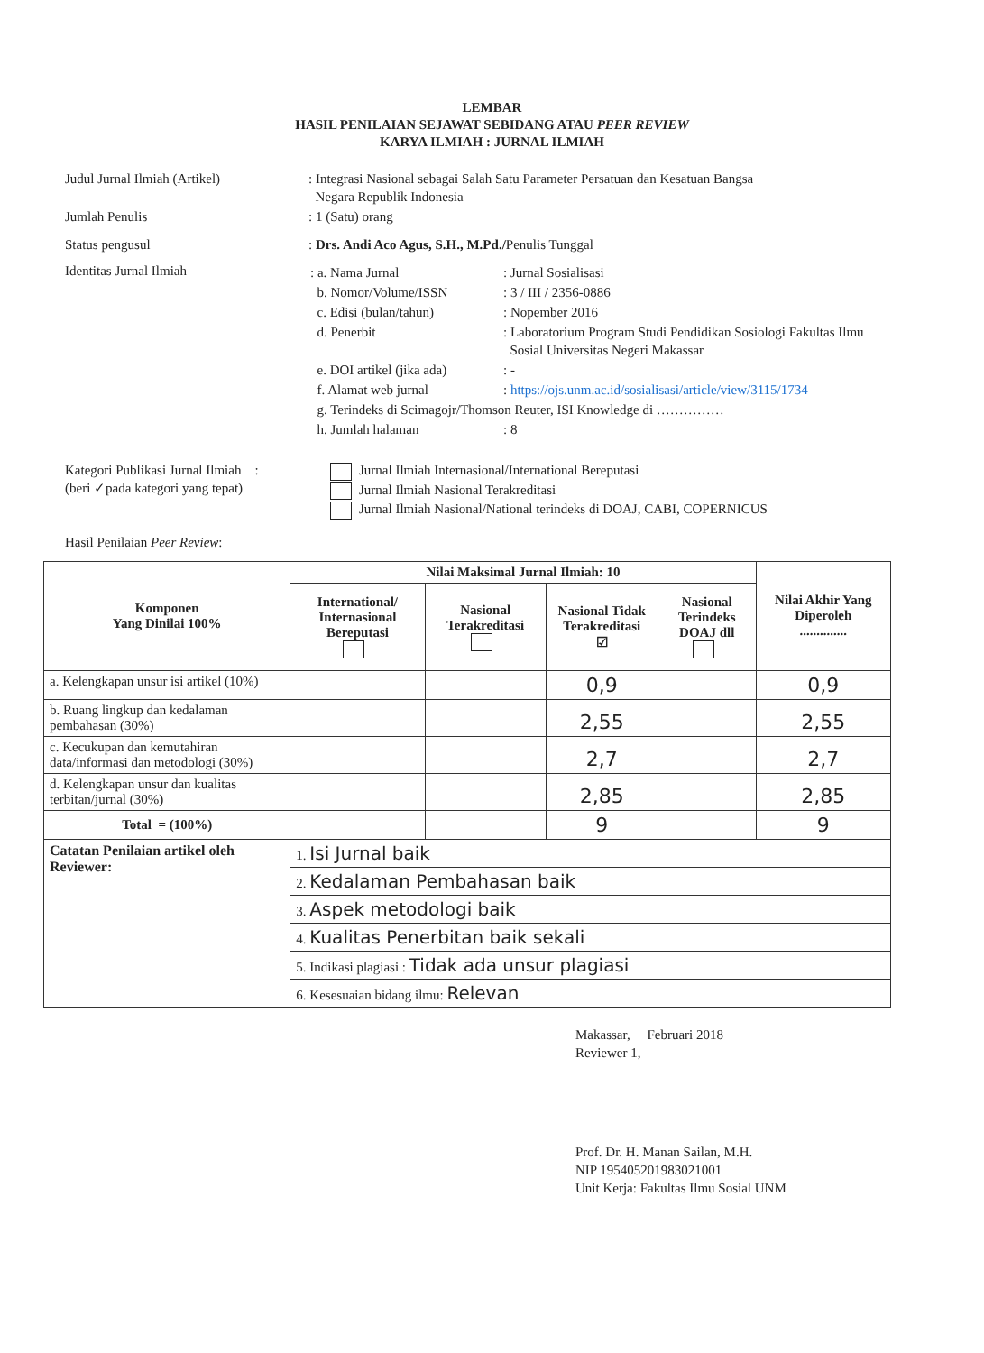LEMBAR
HASIL PENILAIAN SEJAWAT SEBIDANG ATAU PEER REVIEW
KARYA ILMIAH : JURNAL ILMIAH
| Judul Jurnal Ilmiah (Artikel) | : Integrasi Nasional sebagai Salah Satu Parameter Persatuan dan Kesatuan Bangsa Negara Republik Indonesia |
| Jumlah Penulis | : 1 (Satu) orang |
| Status pengusul | : Drs. Andi Aco Agus, S.H., M.Pd./ Penulis Tunggal |
| Identitas Jurnal Ilmiah | / : a. Nama Jurnal / : Jurnal Sosialisasi / / b. Nomor/Volume/ISSN / : 3 / III / 2356-0886 / / c. Edisi (bulan/tahun) / : Nopember 2016 / / d. Penerbit / : Laboratorium Program Studi Pendidikan Sosiologi Fakultas Ilmu Sosial Universitas Negeri Makassar / / e. DOI artikel (jika ada) / : - / / f. Alamat web jurnal / : https://ojs.unm.ac.id/sosialisasi/article/view/3115/1734 / / g. Terindeks di Scimagojr/Thomson Reuter, ISI Knowledge di …………… / / / h. Jumlah halaman / : 8 / |
| Kategori Publikasi Jurnal Ilmiah : (beri ✓pada kategori yang tepat) | Jurnal Ilmiah Internasional/International Bereputasi Jurnal Ilmiah Nasional Terakreditasi Jurnal Ilmiah Nasional/National terindeks di DOAJ, CABI, COPERNICUS |
| Hasil Penilaian Peer Review : | |
| Komponen Yang Dinilai 100% | Nilai Maksimal Jurnal Ilmiah: 10 | | | | Nilai Akhir Yang Diperoleh .............. |
| --- | --- | --- | --- | --- | --- |
| | International/ Internasional Bereputasi | Nasional Terakreditasi | Nasional Tidak Terakreditasi ☑ | Nasional Terindeks DOAJ dll | |
| a. Kelengkapan unsur isi artikel (10%) | | | 0,9 | | 0,9 |
| b. Ruang lingkup dan kedalaman pembahasan (30%) | | | 2,55 | | 2,55 |
| c. Kecukupan dan kemutahiran data/informasi dan metodologi (30%) | | | 2,7 | | 2,7 |
| d. Kelengkapan unsur dan kualitas terbitan/jurnal (30%) | | | 2,85 | | 2,85 |
| Total = (100%) | | | 9 | | 9 |
| Catatan Penilaian artikel oleh Reviewer: | 1. Isi Jurnal baik | | | | |
| | 2. Kedalaman Pembahasan baik | | | | |
| | 3. Aspek metodologi baik | | | | |
| | 4. Kualitas Penerbitan baik sekali | | | | |
| | 5. Indikasi plagiasi : Tidak ada unsur plagiasi | | | | |
| | 6. Kesesuaian bidang ilmu: Relevan | | | | |
Makassar, Februari 2018
Reviewer 1,
Prof. Dr. H. Manan Sailan, M.H.
NIP 195405201983021001
Unit Kerja: Fakultas Ilmu Sosial UNM